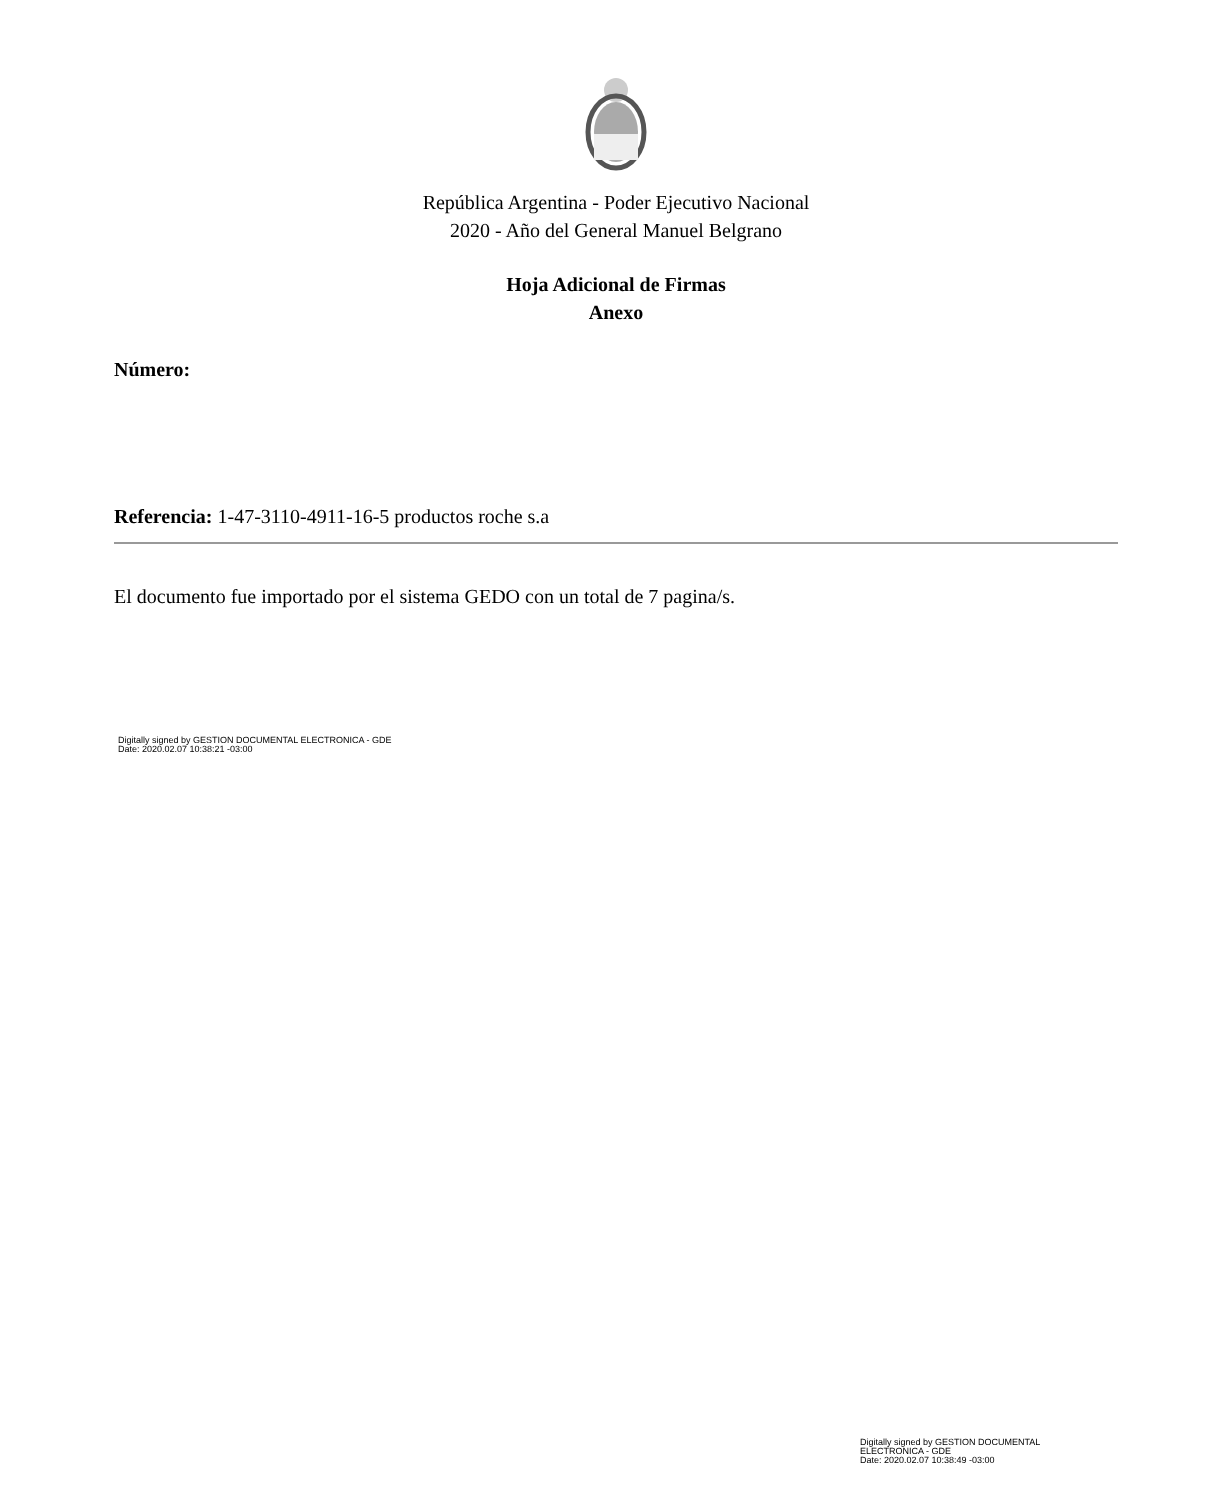República Argentina - Poder Ejecutivo Nacional
2020 - Año del General Manuel Belgrano
Hoja Adicional de Firmas
Anexo
Número:
Referencia: 1-47-3110-4911-16-5 productos roche s.a
El documento fue importado por el sistema GEDO con un total de 7 pagina/s.
Digitally signed by GESTION DOCUMENTAL ELECTRONICA - GDE
Date: 2020.02.07 10:38:21 -03:00
Digitally signed by GESTION DOCUMENTAL
ELECTRONICA - GDE
Date: 2020.02.07 10:38:49 -03:00